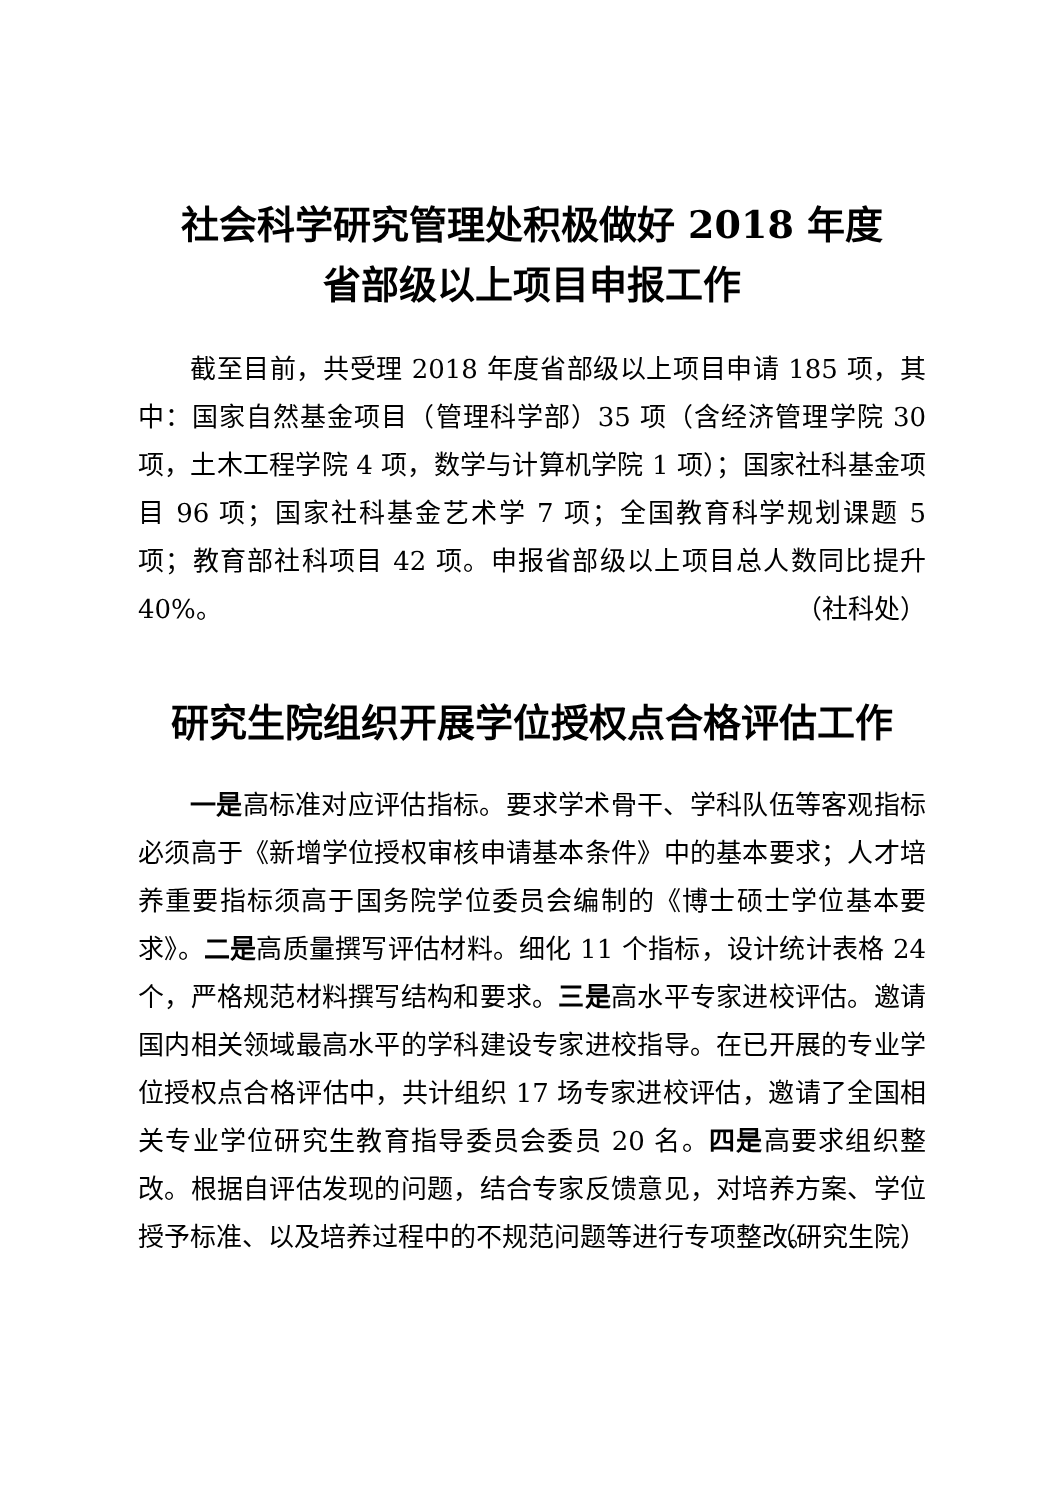社会科学研究管理处积极做好 2018 年度
省部级以上项目申报工作
截至目前，共受理 2018 年度省部级以上项目申请 185 项，其中：国家自然基金项目（管理科学部）35 项（含经济管理学院 30 项，土木工程学院 4 项，数学与计算机学院 1 项）；国家社科基金项目 96 项；国家社科基金艺术学 7 项；全国教育科学规划课题 5 项；教育部社科项目 42 项。申报省部级以上项目总人数同比提升 40%。
（社科处）
研究生院组织开展学位授权点合格评估工作
一是高标准对应评估指标。要求学术骨干、学科队伍等客观指标必须高于《新增学位授权审核申请基本条件》中的基本要求；人才培养重要指标须高于国务院学位委员会编制的《博士硕士学位基本要求》。二是高质量撰写评估材料。细化 11 个指标，设计统计表格 24 个，严格规范材料撰写结构和要求。三是高水平专家进校评估。邀请国内相关领域最高水平的学科建设专家进校指导。在已开展的专业学位授权点合格评估中，共计组织 17 场专家进校评估，邀请了全国相关专业学位研究生教育指导委员会委员 20 名。四是高要求组织整改。根据自评估发现的问题，结合专家反馈意见，对培养方案、学位授予标准、以及培养过程中的不规范问题等进行专项整改。
（研究生院）